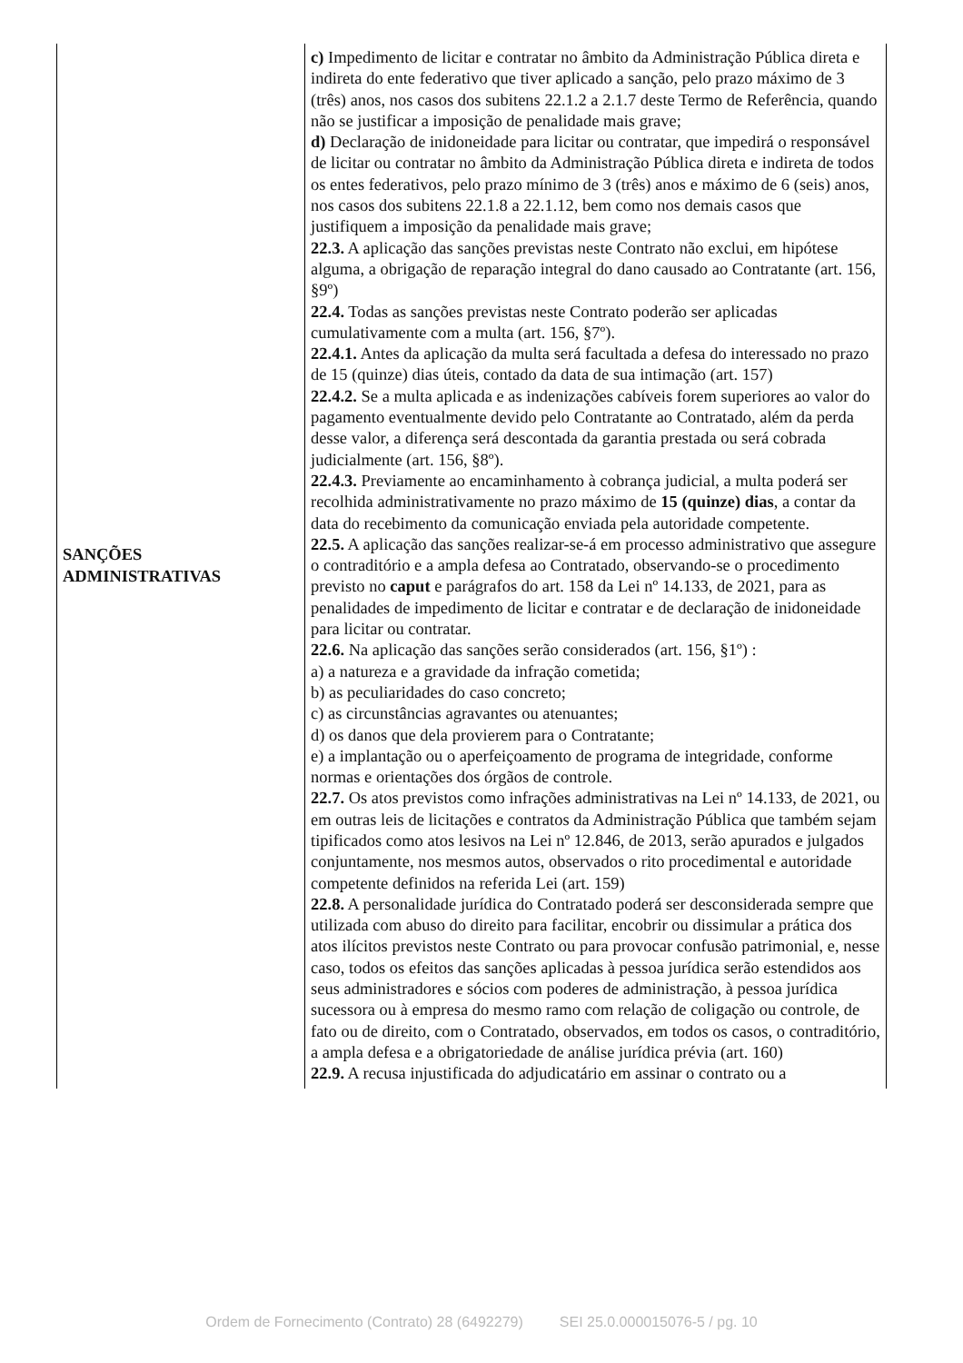| SANÇÕES ADMINISTRATIVAS | c) Impedimento de licitar e contratar no âmbito da Administração Pública direta e indireta do ente federativo que tiver aplicado a sanção, pelo prazo máximo de 3 (três) anos, nos casos dos subitens 22.1.2 a 2.1.7 deste Termo de Referência, quando não se justificar a imposição de penalidade mais grave; d) Declaração de inidoneidade para licitar ou contratar, que impedirá o responsável de licitar ou contratar no âmbito da Administração Pública direta e indireta de todos os entes federativos, pelo prazo mínimo de 3 (três) anos e máximo de 6 (seis) anos, nos casos dos subitens 22.1.8 a 22.1.12, bem como nos demais casos que justifiquem a imposição da penalidade mais grave; 22.3. A aplicação das sanções previstas neste Contrato não exclui, em hipótese alguma, a obrigação de reparação integral do dano causado ao Contratante (art. 156, §9º) 22.4. Todas as sanções previstas neste Contrato poderão ser aplicadas cumulativamente com a multa (art. 156, §7º). 22.4.1. Antes da aplicação da multa será facultada a defesa do interessado no prazo de 15 (quinze) dias úteis, contado da data de sua intimação (art. 157) 22.4.2. Se a multa aplicada e as indenizações cabíveis forem superiores ao valor do pagamento eventualmente devido pelo Contratante ao Contratado, além da perda desse valor, a diferença será descontada da garantia prestada ou será cobrada judicialmente (art. 156, §8º). 22.4.3. Previamente ao encaminhamento à cobrança judicial, a multa poderá ser recolhida administrativamente no prazo máximo de 15 (quinze) dias , a contar da data do recebimento da comunicação enviada pela autoridade competente. 22.5. A aplicação das sanções realizar-se-á em processo administrativo que assegure o contraditório e a ampla defesa ao Contratado, observando-se o procedimento previsto no caput e parágrafos do art. 158 da Lei nº 14.133, de 2021, para as penalidades de impedimento de licitar e contratar e de declaração de inidoneidade para licitar ou contratar. 22.6. Na aplicação das sanções serão considerados (art. 156, §1º) : a) a natureza e a gravidade da infração cometida; b) as peculiaridades do caso concreto; c) as circunstâncias agravantes ou atenuantes; d) os danos que dela provierem para o Contratante; e) a implantação ou o aperfeiçoamento de programa de integridade, conforme normas e orientações dos órgãos de controle. 22.7. Os atos previstos como infrações administrativas na Lei nº 14.133, de 2021, ou em outras leis de licitações e contratos da Administração Pública que também sejam tipificados como atos lesivos na Lei nº 12.846, de 2013, serão apurados e julgados conjuntamente, nos mesmos autos, observados o rito procedimental e autoridade competente definidos na referida Lei (art. 159) 22.8. A personalidade jurídica do Contratado poderá ser desconsiderada sempre que utilizada com abuso do direito para facilitar, encobrir ou dissimular a prática dos atos ilícitos previstos neste Contrato ou para provocar confusão patrimonial, e, nesse caso, todos os efeitos das sanções aplicadas à pessoa jurídica serão estendidos aos seus administradores e sócios com poderes de administração, à pessoa jurídica sucessora ou à empresa do mesmo ramo com relação de coligação ou controle, de fato ou de direito, com o Contratado, observados, em todos os casos, o contraditório, a ampla defesa e a obrigatoriedade de análise jurídica prévia (art. 160) 22.9. A recusa injustificada do adjudicatário em assinar o contrato ou a |
Ordem de Fornecimento (Contrato) 28 (6492279) SEI 25.0.000015076-5 / pg. 10